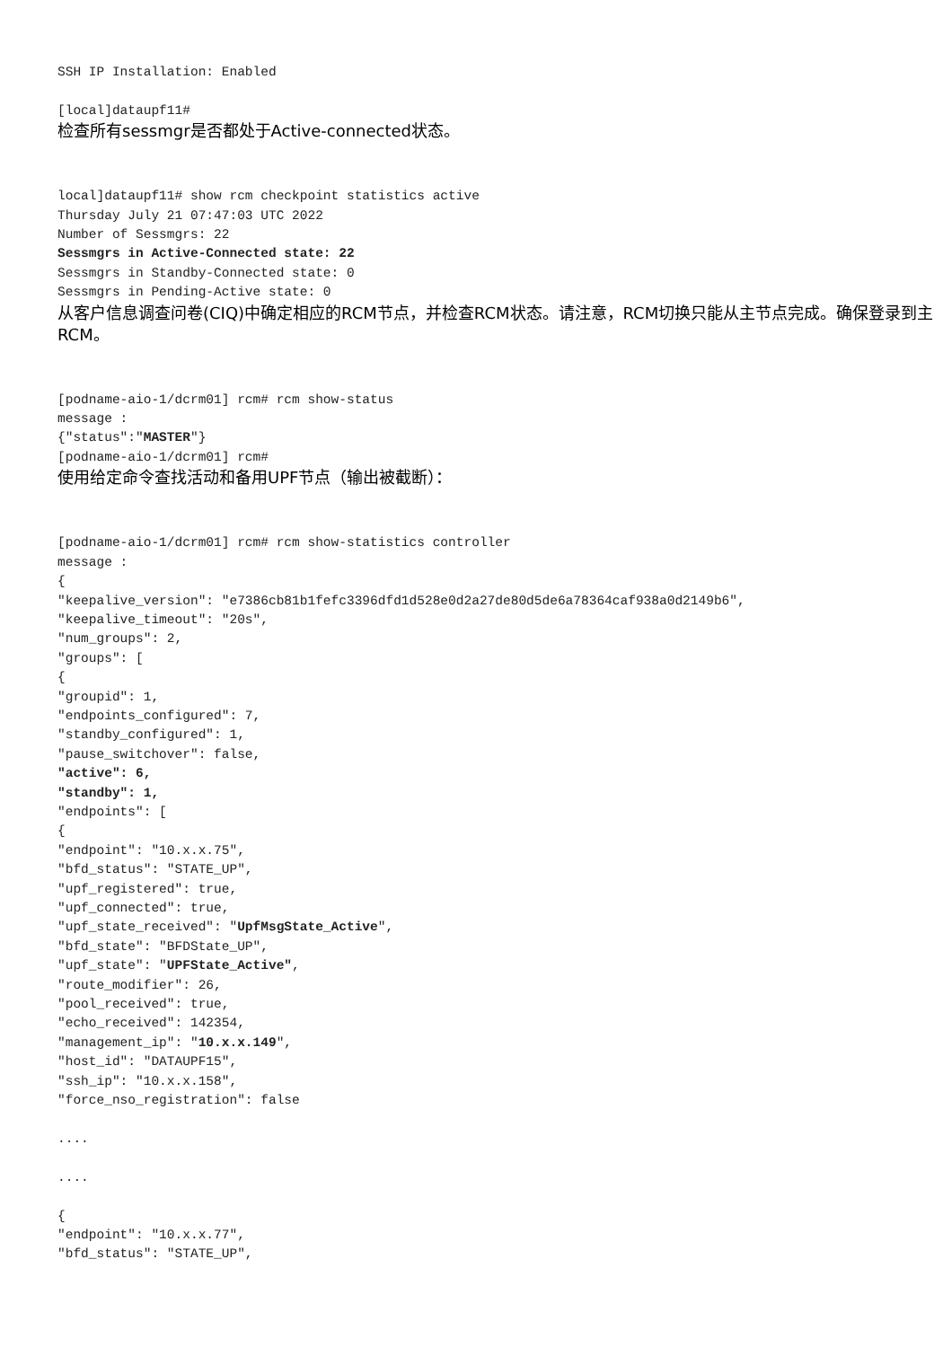SSH IP Installation: Enabled

[local]dataupf11#
检查所有sessmgr是否都处于Active-connected状态。
local]dataupf11# show rcm checkpoint statistics active
Thursday July 21 07:47:03 UTC 2022
Number of Sessmgrs: 22
Sessmgrs in Active-Connected state: 22
Sessmgrs in Standby-Connected state: 0
Sessmgrs in Pending-Active state: 0
从客户信息调查问卷(CIQ)中确定相应的RCM节点，并检查RCM状态。请注意，RCM切换只能从主节点完成。确保登录到主RCM。
[podname-aio-1/dcrm01] rcm# rcm show-status
message :
{"status":"MASTER"}
[podname-aio-1/dcrm01] rcm#
使用给定命令查找活动和备用UPF节点（输出被截断）：
[podname-aio-1/dcrm01] rcm# rcm show-statistics controller
message :
{
"keepalive_version": "e7386cb81b1fefc3396dfd1d528e0d2a27de80d5de6a78364caf938a0d2149b6",
"keepalive_timeout": "20s",
"num_groups": 2,
"groups": [
{
"groupid": 1,
"endpoints_configured": 7,
"standby_configured": 1,
"pause_switchover": false,
"active": 6,
"standby": 1,
"endpoints": [
{
"endpoint": "10.x.x.75",
"bfd_status": "STATE_UP",
"upf_registered": true,
"upf_connected": true,
"upf_state_received": "UpfMsgState_Active",
"bfd_state": "BFDState_UP",
"upf_state": "UPFState_Active",
"route_modifier": 26,
"pool_received": true,
"echo_received": 142354,
"management_ip": "10.x.x.149",
"host_id": "DATAUPF15",
"ssh_ip": "10.x.x.158",
"force_nso_registration": false

....

....

{
"endpoint": "10.x.x.77",
"bfd_status": "STATE_UP",